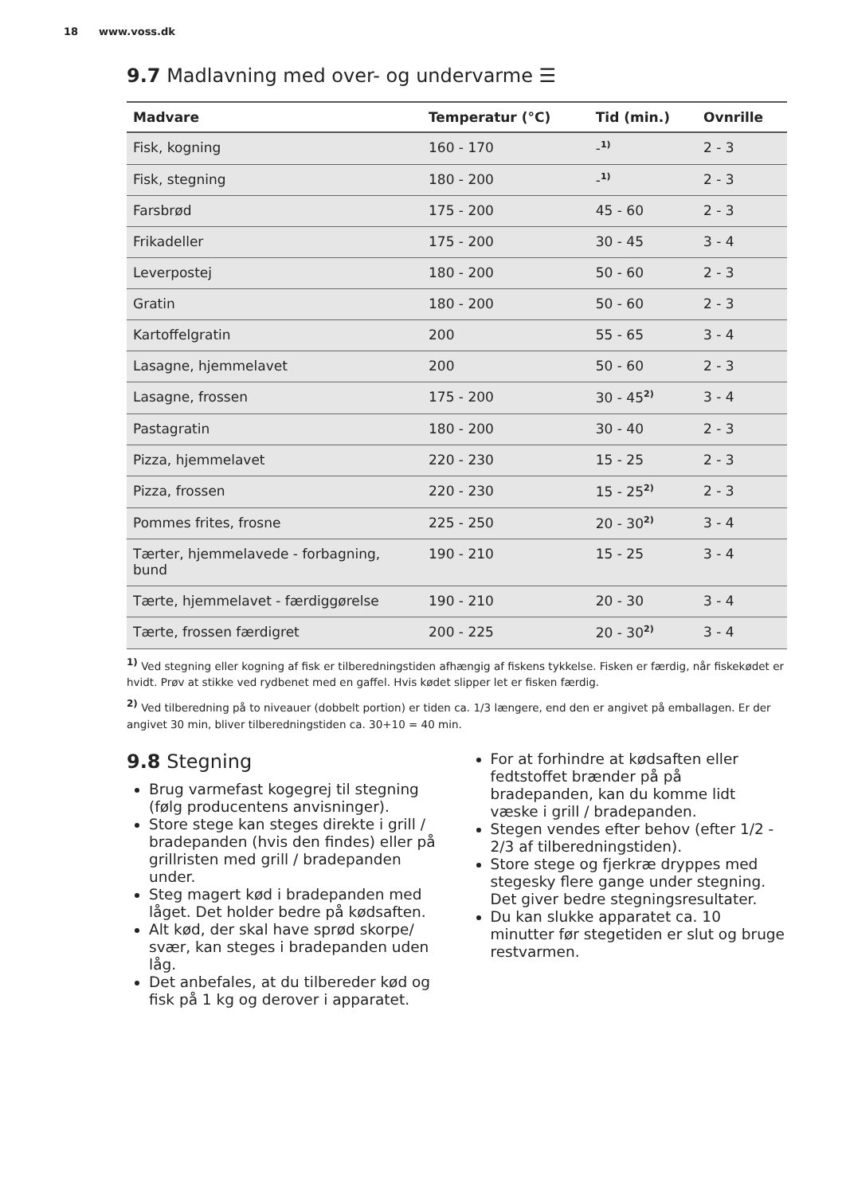18 www.voss.dk
9.7 Madlavning med over- og undervarme ☰
| Madvare | Temperatur (°C) | Tid (min.) | Ovnrille |
| --- | --- | --- | --- |
| Fisk, kogning | 160 - 170 | -<sup>1)</sup> | 2 - 3 |
| Fisk, stegning | 180 - 200 | -<sup>1)</sup> | 2 - 3 |
| Farsbrød | 175 - 200 | 45 - 60 | 2 - 3 |
| Frikadeller | 175 - 200 | 30 - 45 | 3 - 4 |
| Leverpostej | 180 - 200 | 50 - 60 | 2 - 3 |
| Gratin | 180 - 200 | 50 - 60 | 2 - 3 |
| Kartoffelgratin | 200 | 55 - 65 | 3 - 4 |
| Lasagne, hjemmelavet | 200 | 50 - 60 | 2 - 3 |
| Lasagne, frossen | 175 - 200 | 30 - 45<sup>2)</sup> | 3 - 4 |
| Pastagratin | 180 - 200 | 30 - 40 | 2 - 3 |
| Pizza, hjemmelavet | 220 - 230 | 15 - 25 | 2 - 3 |
| Pizza, frossen | 220 - 230 | 15 - 25<sup>2)</sup> | 2 - 3 |
| Pommes frites, frosne | 225 - 250 | 20 - 30<sup>2)</sup> | 3 - 4 |
| Tærter, hjemmelavede - forbagning, bund | 190 - 210 | 15 - 25 | 3 - 4 |
| Tærte, hjemmelavet - færdiggørelse | 190 - 210 | 20 - 30 | 3 - 4 |
| Tærte, frossen færdigret | 200 - 225 | 20 - 30<sup>2)</sup> | 3 - 4 |
<sup>1)</sup> Ved stegning eller kogning af fisk er tilberedningstiden afhængig af fiskens tykkelse. Fisken er færdig, når fiskekødet er hvidt. Prøv at stikke ved rydbenet med en gaffel. Hvis kødet slipper let er fisken færdig.
<sup>2)</sup> Ved tilberedning på to niveauer (dobbelt portion) er tiden ca. 1/3 længere, end den er angivet på emballagen. Er der angivet 30 min, bliver tilberedningstiden ca. 30+10 = 40 min.
9.8 Stegning
Brug varmefast kogegrej til stegning (følg producentens anvisninger).
Store stege kan steges direkte i grill / bradepanden (hvis den findes) eller på grillristen med grill / bradepanden under.
Steg magert kød i bradepanden med låget. Det holder bedre på kødsaften.
Alt kød, der skal have sprød skorpe/ svær, kan steges i bradepanden uden låg.
Det anbefales, at du tilbereder kød og fisk på 1 kg og derover i apparatet.
For at forhindre at kødsaften eller fedtstoffet brænder på på bradepanden, kan du komme lidt væske i grill / bradepanden.
Stegen vendes efter behov (efter 1/2 - 2/3 af tilberedningstiden).
Store stege og fjerkræ dryppes med stegesky flere gange under stegning. Det giver bedre stegningsresultater.
Du kan slukke apparatet ca. 10 minutter før stegetiden er slut og bruge restvarmen.